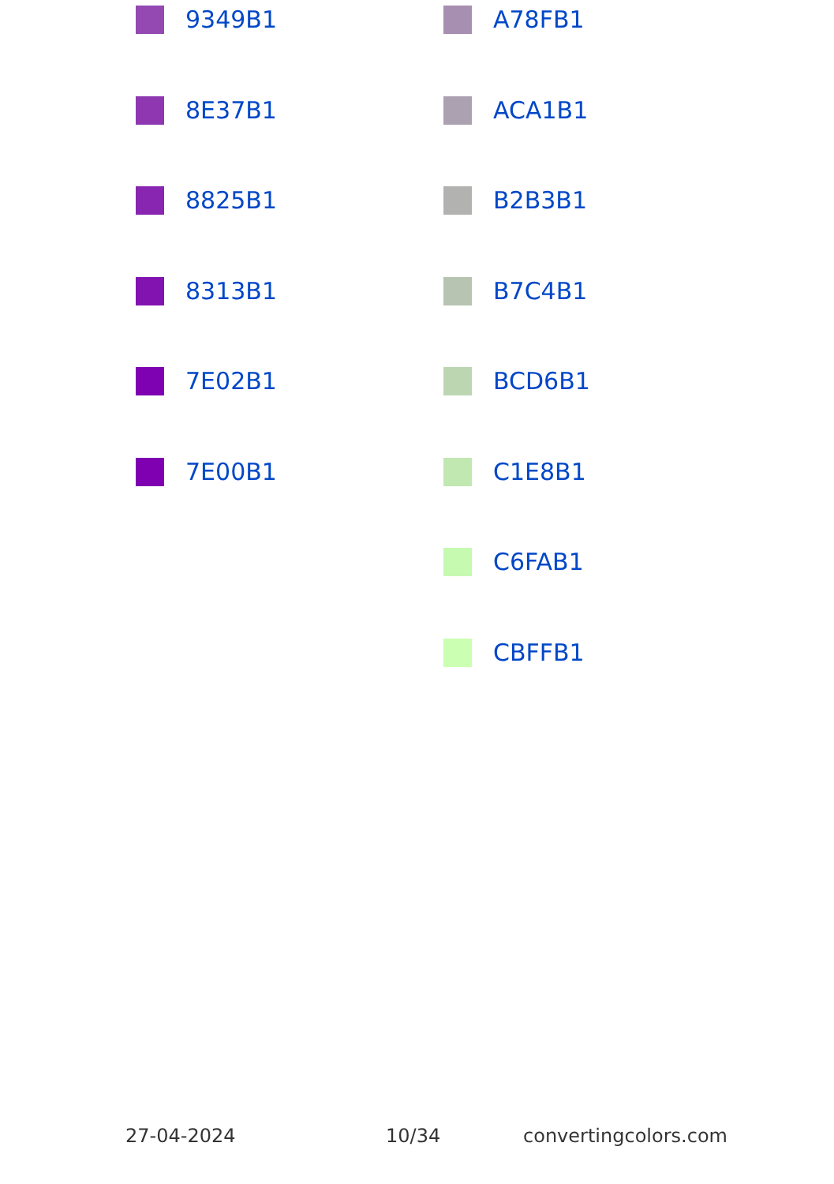9349B1
8E37B1
8825B1
8313B1
7E02B1
7E00B1
A78FB1
ACA1B1
B2B3B1
B7C4B1
BCD6B1
C1E8B1
C6FAB1
CBFFB1
27-04-2024 10/34 convertingcolors.com